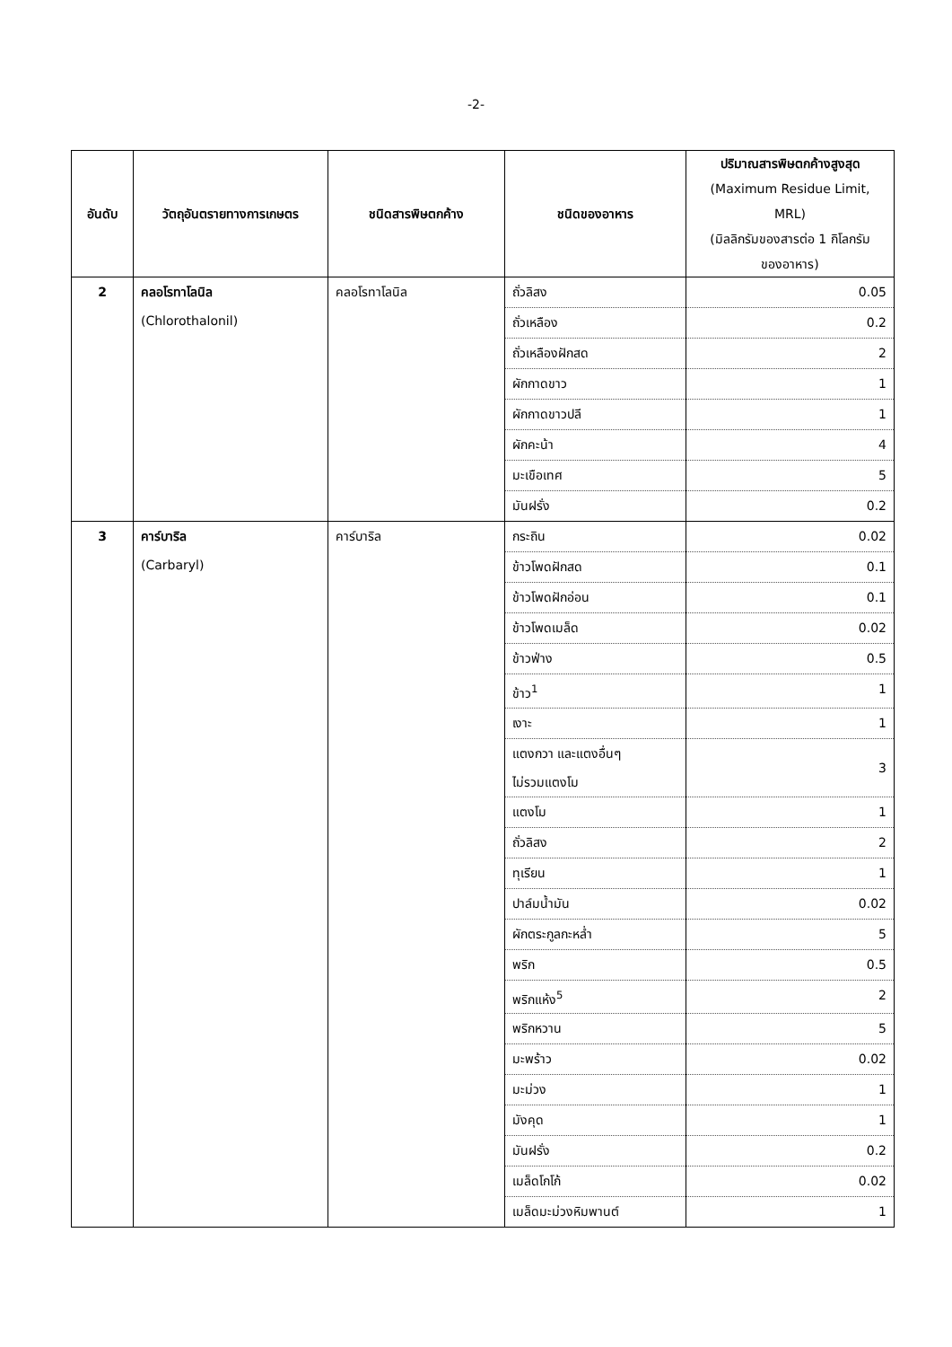-2-
| อันดับ | วัตถุอันตรายทางการเกษตร | ชนิดสารพิษตกค้าง | ชนิดของอาหาร | ปริมาณสารพิษตกค้างสูงสุด (Maximum Residue Limit, MRL) (มิลลิกรัมของสารต่อ 1 กิโลกรัม ของอาหาร) |
| --- | --- | --- | --- | --- |
| 2 | คลอโรทาโลนิล (Chlorothalonil) | คลอโรทาโลนิล | ถั่วลิสง | 0.05 |
| | | | ถั่วเหลือง | 0.2 |
| | | | ถั่วเหลืองฝักสด | 2 |
| | | | ผักกาดขาว | 1 |
| | | | ผักกาดขาวปลี | 1 |
| | | | ผักคะน้า | 4 |
| | | | มะเขือเทศ | 5 |
| | | | มันฝรั่ง | 0.2 |
| 3 | คาร์บาริล (Carbaryl) | คาร์บาริล | กระถิน | 0.02 |
| | | | ข้าวโพดฝักสด | 0.1 |
| | | | ข้าวโพดฝักอ่อน | 0.1 |
| | | | ข้าวโพดเมล็ด | 0.02 |
| | | | ข้าวฟ่าง | 0.5 |
| | | | ข้าว<sup>1</sup> | 1 |
| | | | เงาะ | 1 |
| | | | แตงกวา และแตงอื่นๆ ไม่รวมแตงโม | 3 |
| | | | แตงโม | 1 |
| | | | ถั่วลิสง | 2 |
| | | | ทุเรียน | 1 |
| | | | ปาล์มน้ำมัน | 0.02 |
| | | | ผักตระกูลกะหล่ำ | 5 |
| | | | พริก | 0.5 |
| | | | พริกแห้ง<sup>5</sup> | 2 |
| | | | พริกหวาน | 5 |
| | | | มะพร้าว | 0.02 |
| | | | มะม่วง | 1 |
| | | | มังคุด | 1 |
| | | | มันฝรั่ง | 0.2 |
| | | | เมล็ดโกโก้ | 0.02 |
| | | | เมล็ดมะม่วงหิมพานต์ | 1 |